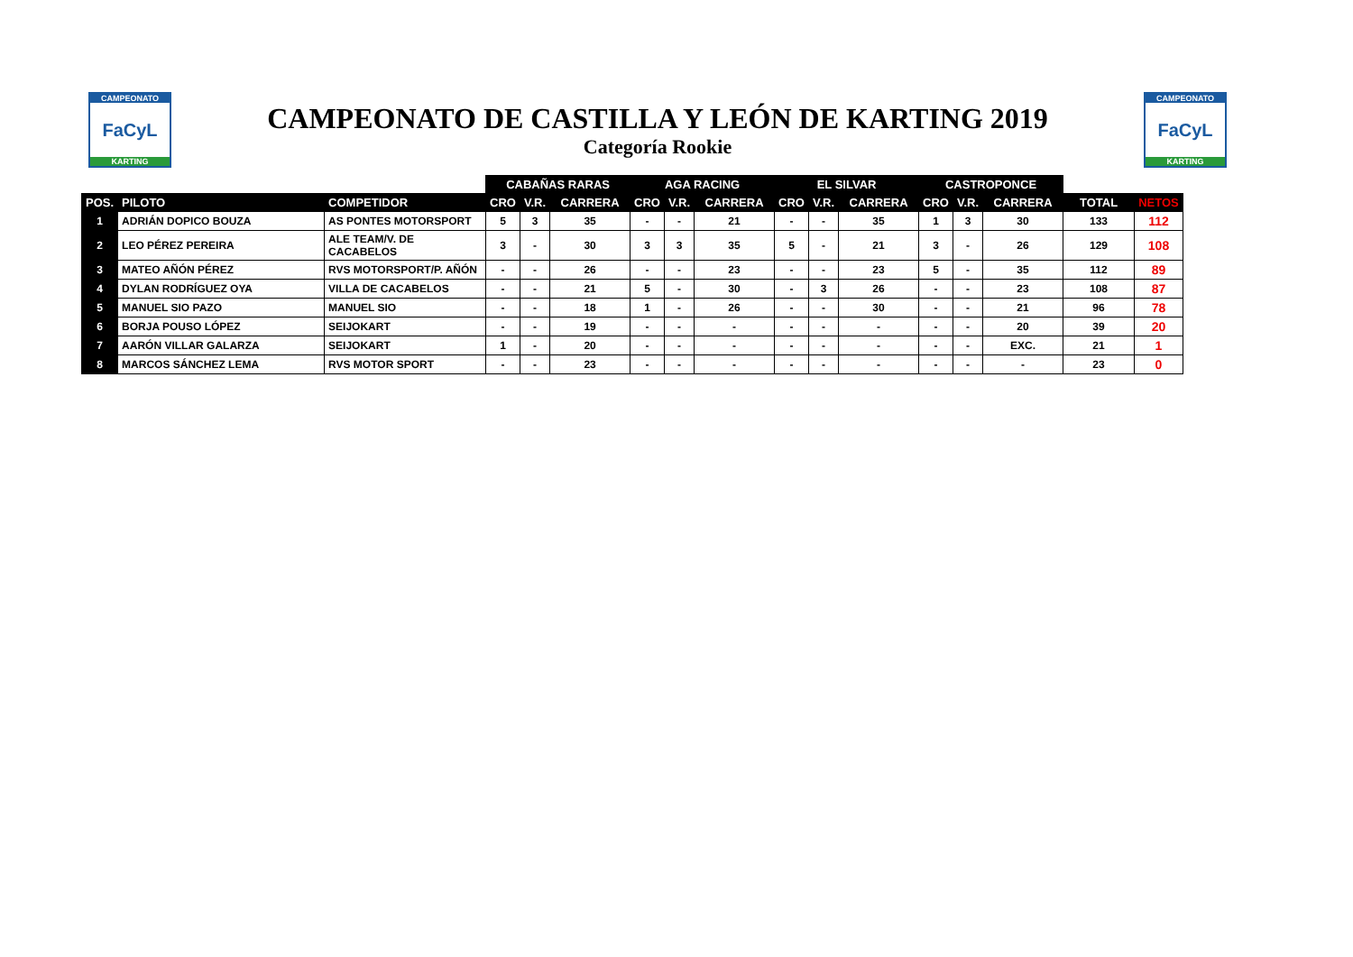CAMPEONATO
FaCyL
KARTING
CAMPEONATO DE CASTILLA Y LEÓN DE KARTING 2019
Categoría Rookie
CAMPEONATO
FaCyL
KARTING
| | | | CABAÑAS RARAS | | | AGA RACING | | | EL SILVAR | | | CASTROPONCE | | | | |
| --- | --- | --- | --- | --- | --- | --- | --- | --- | --- | --- | --- | --- | --- | --- | --- | --- |
| POS. | PILOTO | COMPETIDOR | CRO | V.R. | CARRERA | CRO | V.R. | CARRERA | CRO | V.R. | CARRERA | CRO | V.R. | CARRERA | TOTAL | NETOS |
| 1 | ADRIÁN DOPICO BOUZA | AS PONTES MOTORSPORT | 5 | 3 | 35 | - | - | 21 | - | - | 35 | 1 | 3 | 30 | 133 | 112 |
| 2 | LEO PÉREZ PEREIRA | ALE TEAM/V. DE CACABELOS | 3 | - | 30 | 3 | 3 | 35 | 5 | - | 21 | 3 | - | 26 | 129 | 108 |
| 3 | MATEO AÑÓN PÉREZ | RVS MOTORSPORT/P. AÑÓN | - | - | 26 | - | - | 23 | - | - | 23 | 5 | - | 35 | 112 | 89 |
| 4 | DYLAN RODRÍGUEZ OYA | VILLA DE CACABELOS | - | - | 21 | 5 | - | 30 | - | 3 | 26 | - | - | 23 | 108 | 87 |
| 5 | MANUEL SIO PAZO | MANUEL SIO | - | - | 18 | 1 | - | 26 | - | - | 30 | - | - | 21 | 96 | 78 |
| 6 | BORJA POUSO LÓPEZ | SEIJOKART | - | - | 19 | - | - | - | - | - | - | - | - | 20 | 39 | 20 |
| 7 | AARÓN VILLAR GALARZA | SEIJOKART | 1 | - | 20 | - | - | - | - | - | - | - | - | EXC. | 21 | 1 |
| 8 | MARCOS SÁNCHEZ LEMA | RVS MOTOR SPORT | - | - | 23 | - | - | - | - | - | - | - | - | - | 23 | 0 |